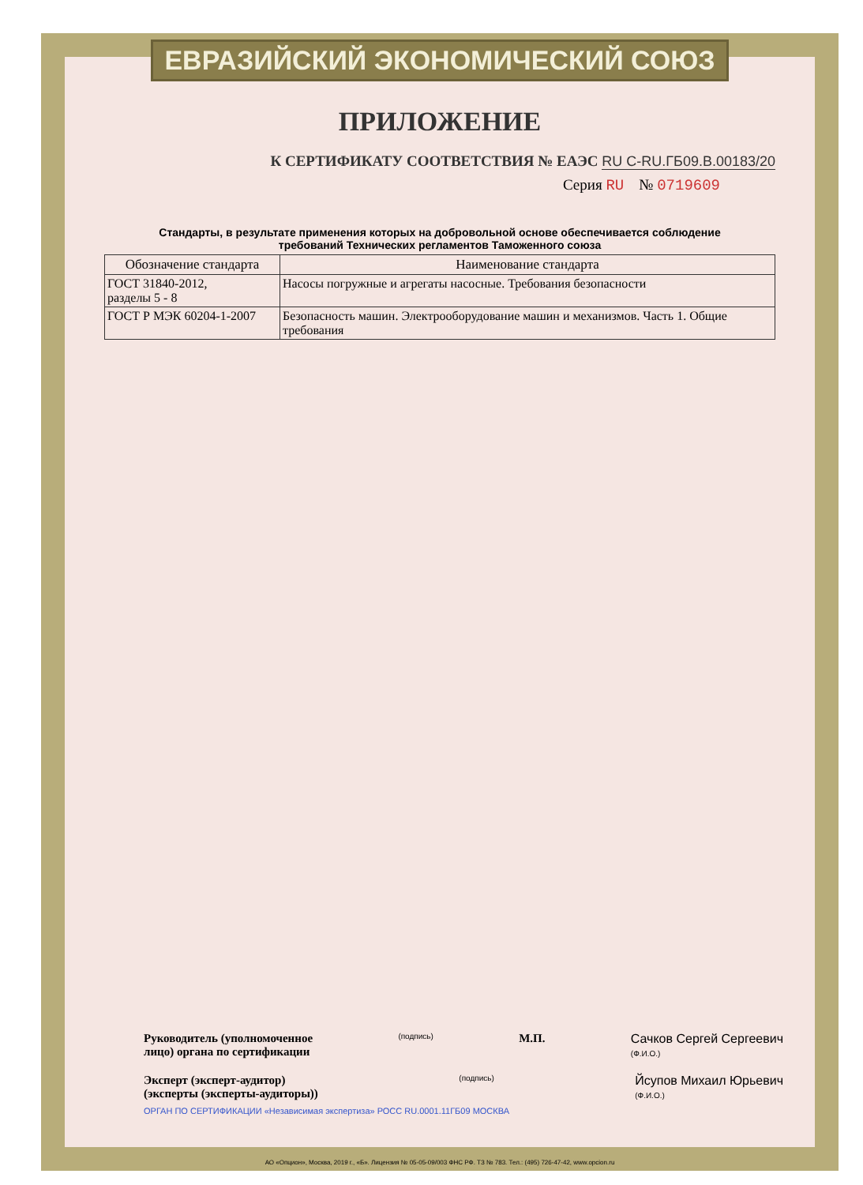ЕВРАЗИЙСКИЙ ЭКОНОМИЧЕСКИЙ СОЮЗ
ПРИЛОЖЕНИЕ
К СЕРТИФИКАТУ СООТВЕТСТВИЯ № ЕАЭС RU C-RU.ГБ09.В.00183/20
Серия RU № 0719609
Стандарты, в результате применения которых на добровольной основе обеспечивается соблюдение
требований Технических регламентов Таможенного союза
| Обозначение стандарта | Наименование стандарта |
| --- | --- |
| ГОСТ 31840-2012, разделы 5 - 8 | Насосы погружные и агрегаты насосные. Требования безопасности |
| ГОСТ Р МЭК 60204-1-2007 | Безопасность машин. Электрооборудование машин и механизмов. Часть 1. Общие требования |
Руководитель (уполномоченное
лицо) органа по сертификации
(подпись)
М.П. Сачков Сергей Сергеевич
(Ф.И.О.)
Эксперт (эксперт-аудитор)
(эксперты (эксперты-аудиторы))
(подпись)
Йсупов Михаил Юрьевич
(Ф.И.О.)
ОРГАН ПО СЕРТИФИКАЦИИ «Независимая экспертиза» РОСС RU.0001.11ГБ09 МОСКВА
АО «Опцион», Москва, 2019 г., «Б». Лицензия № 05-05-09/003 ФНС РФ. ТЗ № 783. Тел.: (495) 726-47-42, www.opcion.ru